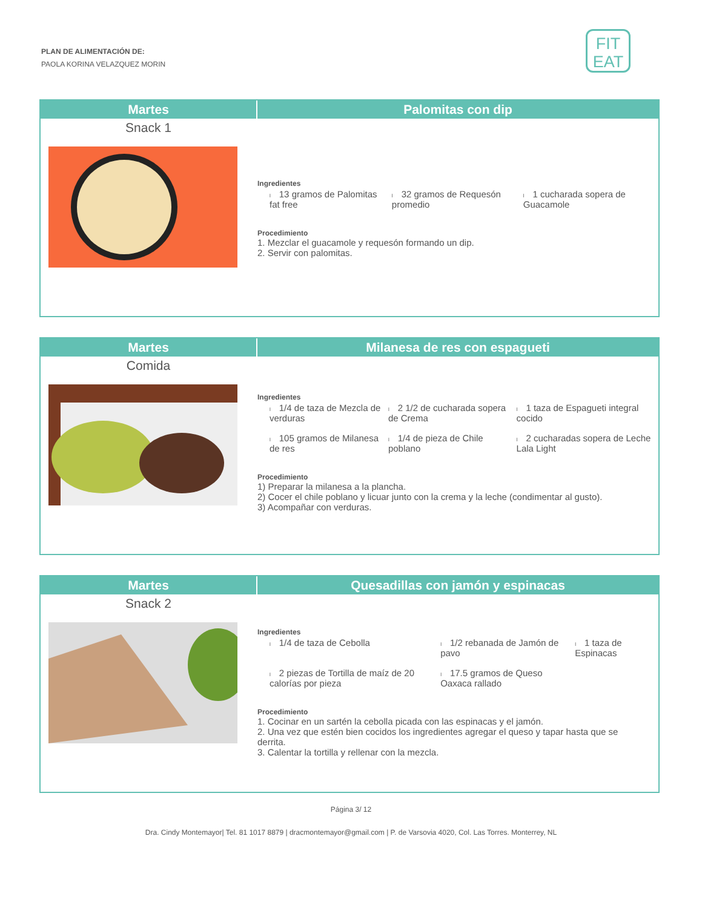PLAN DE ALIMENTACIÓN DE:
PAOLA KORINA VELAZQUEZ MORIN
FIT
EAT
Martes Palomitas con dip
Snack 1
Ingredientes
| l 13 gramos de Palomitas fat free | l 32 gramos de Requesón promedio | l 1 cucharada sopera de Guacamole |
Procedimiento
1. Mezclar el guacamole y requesón formando un dip.
2. Servir con palomitas.
Martes Milanesa de res con espagueti
Comida
Ingredientes
| l 1/4 de taza de Mezcla de verduras | l 2 1/2 de cucharada sopera de Crema | l 1 taza de Espagueti integral cocido |
| l 105 gramos de Milanesa de res | l 1/4 de pieza de Chile poblano | l 2 cucharadas sopera de Leche Lala Light |
Procedimiento
1) Preparar la milanesa a la plancha.
2) Cocer el chile poblano y licuar junto con la crema y la leche (condimentar al gusto).
3) Acompañar con verduras.
Martes Quesadillas con jamón y espinacas
Snack 2
Ingredientes
| l 1/4 de taza de Cebolla | l 1/2 rebanada de Jamón de pavo | l 1 taza de Espinacas |
| l 2 piezas de Tortilla de maíz de 20 calorías por pieza | l 17.5 gramos de Queso Oaxaca rallado | |
Procedimiento
1. Cocinar en un sartén la cebolla picada con las espinacas y el jamón.
2. Una vez que estén bien cocidos los ingredientes agregar el queso y tapar hasta que se derrita.
3. Calentar la tortilla y rellenar con la mezcla.
Página 3/ 12
Dra. Cindy Montemayor| Tel. 81 1017 8879 | dracmontemayor@gmail.com | P. de Varsovia 4020, Col. Las Torres. Monterrey, NL